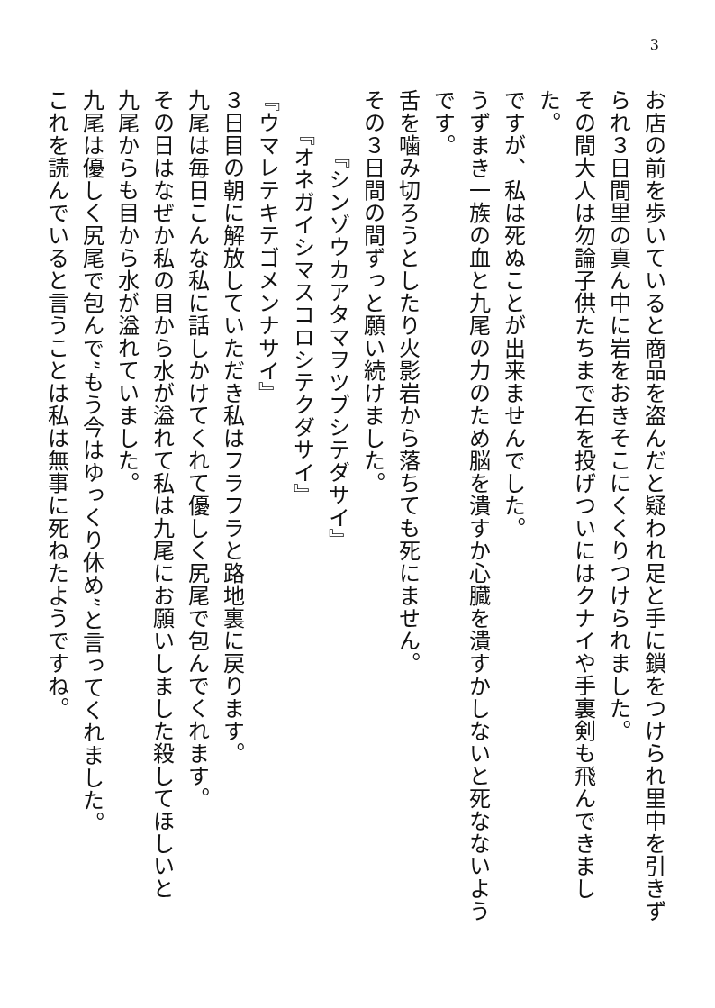3
お店の前を歩いていると商品を盗んだと疑われ足と手に鎖をつけられ里中を引きずられ３日間里の真ん中に岩をおきそこにくくりつけられました。
その間大人は勿論子供たちまで石を投げついにはクナイや手裏剣も飛んできました。
ですが、私は死ぬことが出来ませんでした。
うずまき一族の血と九尾の力のため脳を潰すか心臓を潰すかしないと死なないようです。
舌を噛み切ろうとしたり火影岩から落ちても死にません。
その３日間の間ずっと願い続けました。
　　　『シンゾウカアタマヲツブシテダサイ』
　　『オネガイシマスコロシテクダサイ』
『ウマレテキテゴメンナサイ』
３日目の朝に解放していただき私はフラフラと路地裏に戻ります。
九尾は毎日こんな私に話しかけてくれて優しく尻尾で包んでくれます。
その日はなぜか私の目から水が溢れて私は九尾にお願いしました殺してほしいと
九尾からも目から水が溢れていました。
九尾は優しく尻尾で包んで”もう今はゆっくり休め”と言ってくれました。
これを読んでいると言うことは私は無事に死ねたようですね。